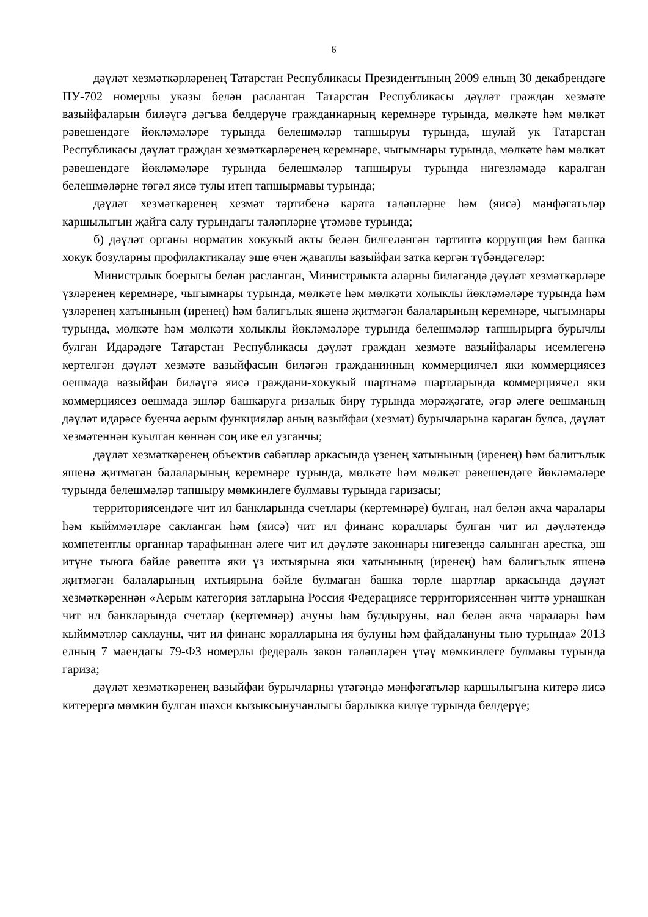6
дәүләт хезмәткәрләренең Татарстан Республикасы Президентының 2009 елның 30 декабрендәге ПУ-702 номерлы указы белән расланган Татарстан Республикасы дәүләт граждан хезмәте вазыйфаларын биләүгә дәгъва белдерүче гражданнарның керемнәре турында, мөлкәте һәм мөлкәт рәвешендәге йөкләмәләре турында белешмәләр тапшыруы турында, шулай ук Татарстан Республикасы дәүләт граждан хезмәткәрләренең керемнәре, чыгымнары турында, мөлкәте һәм мөлкәт рәвешендәге йөкләмәләре турында белешмәләр тапшыруы турында нигезләмәдә каралган белешмәләрне төгәл яисә тулы итеп тапшырмавы турында;
дәүләт хезмәткәренең хезмәт тәртибенә карата таләпләрне һәм (яисә) мәнфәгатьләр каршылыгын җайга салу турындагы таләпләрне үтәмәве турында;
б) дәүләт органы норматив хокукый акты белән билгеләнгән тәртиптә коррупция һәм башка хокук бозуларны профилактикалау эше өчен җаваплы вазыйфаи затка кергән түбәндәгеләр:
Министрлык боерыгы белән расланган, Министрлыкта аларны биләгәндә дәүләт хезмәткәрләре үзләренең керемнәре, чыгымнары турында, мөлкәте һәм мөлкәти холыклы йөкләмәләре турында һәм үзләренең хатынының (иренең) һәм балигълык яшенә җитмәгән балаларының керемнәре, чыгымнары турында, мөлкәте һәм мөлкәти холыклы йөкләмәләре турында белешмәләр тапшырырга бурычлы булган Идарәдәге Татарстан Республикасы дәүләт граждан хезмәте вазыйфалары исемлегенә кертелгән дәүләт хезмәте вазыйфасын биләгән гражданинның коммерциячел яки коммерциясез оешмада вазыйфаи биләүгә яисә граждани-хокукый шартнамә шартларында коммерциячел яки коммерциясез оешмада эшләр башкаруга ризалык бирү турында мөрәҗәгате, әгәр әлеге оешманың дәүләт идарәсе буенча аерым функцияләр аның вазыйфаи (хезмәт) бурычларына караган булса, дәүләт хезмәтеннән куылган көннән соң ике ел узганчы;
дәүләт хезмәткәренең объектив сәбәпләр аркасында үзенең хатынының (иренең) һәм балигълык яшенә җитмәгән балаларының керемнәре турында, мөлкәте һәм мөлкәт рәвешендәге йөкләмәләре турында белешмәләр тапшыру мөмкинлеге булмавы турында гаризасы;
территориясендәге чит ил банкларында счетлары (кертемнәре) булган, нал белән акча чаралары һәм кыйммәтләре сакланган һәм (яисә) чит ил финанс кораллары булган чит ил дәүләтендә компетентлы органнар тарафыннан әлеге чит ил дәүләте законнары нигезендә салынган арестка, эш итүне тыюга бәйле рәвештә яки үз ихтыярына яки хатынының (иренең) һәм балигълык яшенә җитмәгән балаларының ихтыярына бәйле булмаган башка төрле шартлар аркасында дәүләт хезмәткәреннән «Аерым категория затларына Россия Федерациясе территориясеннән читтә урнашкан чит ил банкларында счетлар (кертемнәр) ачуны һәм булдыруны, нал белән акча чаралары һәм кыйммәтләр саклауны, чит ил финанс коралларына ия булуны һәм файдалануны тыю турында» 2013 елның 7 маендагы 79-ФЗ номерлы федераль закон таләпләрен үтәү мөмкинлеге булмавы турында гариза;
дәүләт хезмәткәренең вазыйфаи бурычларны үтәгәндә мәнфәгатьләр каршылыгына китерә яисә китерергә мөмкин булган шәхси кызыксынучанлыгы барлыкка килүе турында белдерүе;